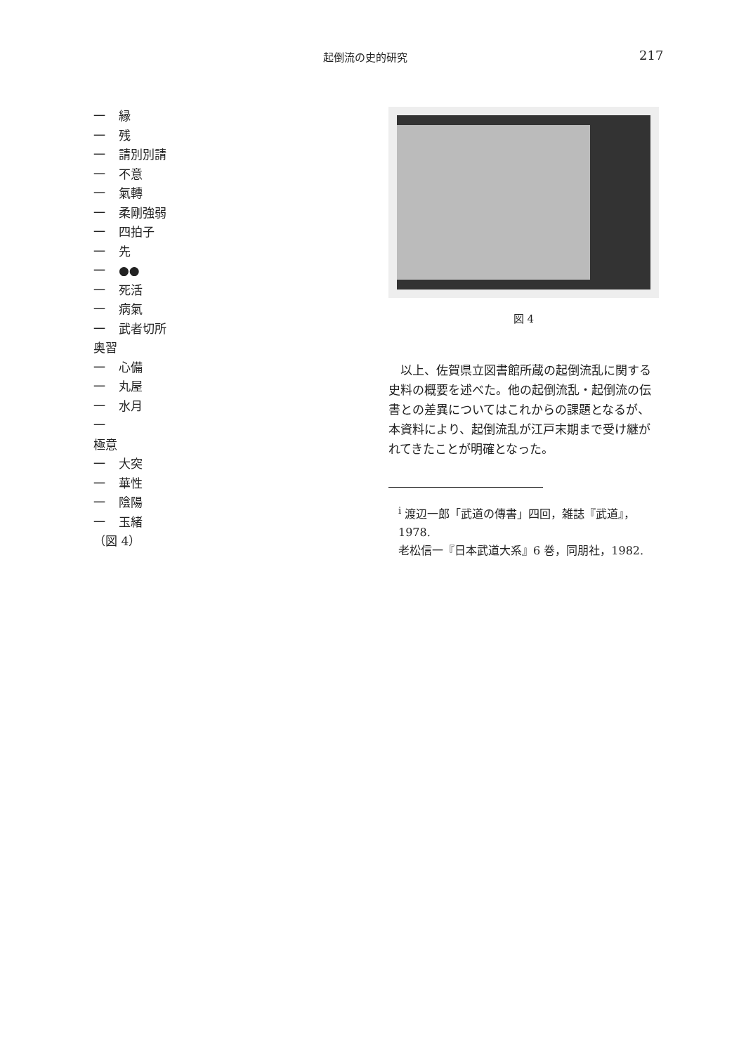起倒流の史的研究 217
一 縁
一 残
一 請別別請
一 不意
一 氣轉
一 柔剛強弱
一 四拍子
一 先
一 ●●
一 死活
一 病氣
一 武者切所
奥習
一 心備
一 丸屋
一 水月
一
極意
一 大突
一 華性
一 陰陽
一 玉緒
（図 4）
図 4
以上、佐賀県立図書館所蔵の起倒流乱に関する史料の概要を述べた。他の起倒流乱・起倒流の伝書との差異についてはこれからの課題となるが、本資料により、起倒流乱が江戸末期まで受け継がれてきたことが明確となった。
<sup>i</sup> 渡辺一郎「武道の傳書」四回，雑誌『武道』，1978.
老松信一『日本武道大系』6 巻，同朋社，1982.